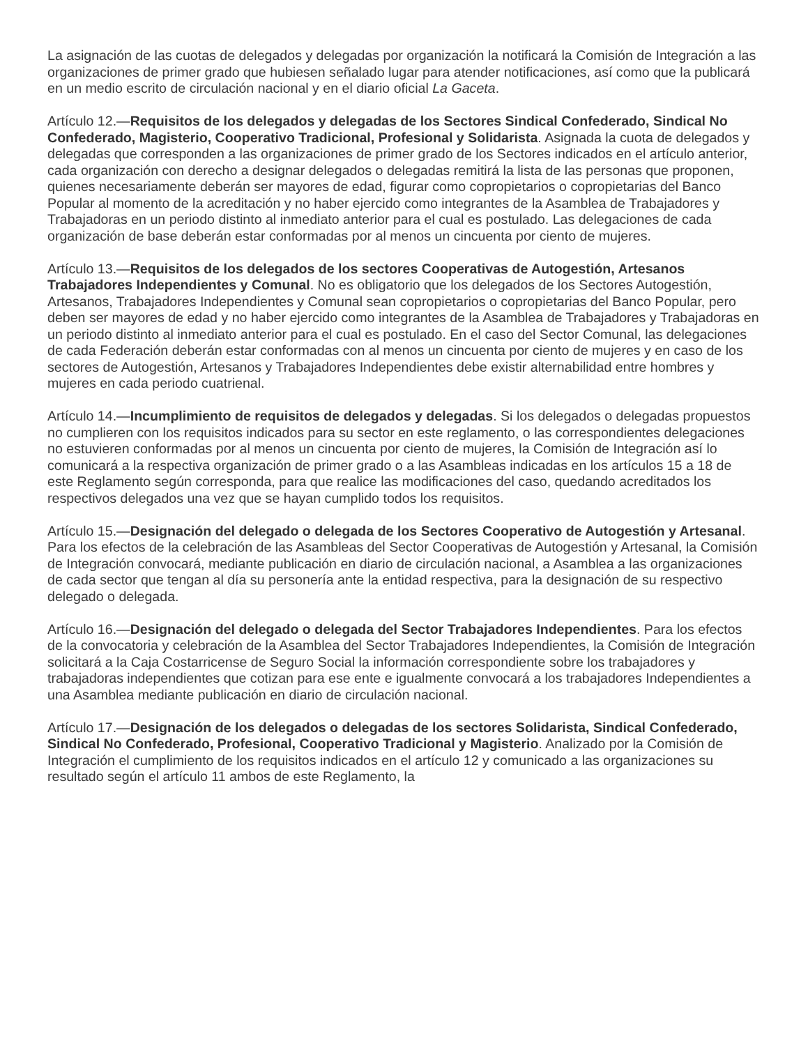La asignación de las cuotas de delegados y delegadas por organización la notificará la Comisión de Integración a las organizaciones de primer grado que hubiesen señalado lugar para atender notificaciones, así como que la publicará en un medio escrito de circulación nacional y en el diario oficial La Gaceta.
Artículo 12.—Requisitos de los delegados y delegadas de los Sectores Sindical Confederado, Sindical No Confederado, Magisterio, Cooperativo Tradicional, Profesional y Solidarista. Asignada la cuota de delegados y delegadas que corresponden a las organizaciones de primer grado de los Sectores indicados en el artículo anterior, cada organización con derecho a designar delegados o delegadas remitirá la lista de las personas que proponen, quienes necesariamente deberán ser mayores de edad, figurar como copropietarios o copropietarias del Banco Popular al momento de la acreditación y no haber ejercido como integrantes de la Asamblea de Trabajadores y Trabajadoras en un periodo distinto al inmediato anterior para el cual es postulado. Las delegaciones de cada organización de base deberán estar conformadas por al menos un cincuenta por ciento de mujeres.
Artículo 13.—Requisitos de los delegados de los sectores Cooperativas de Autogestión, Artesanos Trabajadores Independientes y Comunal. No es obligatorio que los delegados de los Sectores Autogestión, Artesanos, Trabajadores Independientes y Comunal sean copropietarios o copropietarias del Banco Popular, pero deben ser mayores de edad y no haber ejercido como integrantes de la Asamblea de Trabajadores y Trabajadoras en un periodo distinto al inmediato anterior para el cual es postulado. En el caso del Sector Comunal, las delegaciones de cada Federación deberán estar conformadas con al menos un cincuenta por ciento de mujeres y en caso de los sectores de Autogestión, Artesanos y Trabajadores Independientes debe existir alternabilidad entre hombres y mujeres en cada periodo cuatrienal.
Artículo 14.—Incumplimiento de requisitos de delegados y delegadas. Si los delegados o delegadas propuestos no cumplieren con los requisitos indicados para su sector en este reglamento, o las correspondientes delegaciones no estuvieren conformadas por al menos un cincuenta por ciento de mujeres, la Comisión de Integración así lo comunicará a la respectiva organización de primer grado o a las Asambleas indicadas en los artículos 15 a 18 de este Reglamento según corresponda, para que realice las modificaciones del caso, quedando acreditados los respectivos delegados una vez que se hayan cumplido todos los requisitos.
Artículo 15.—Designación del delegado o delegada de los Sectores Cooperativo de Autogestión y Artesanal. Para los efectos de la celebración de las Asambleas del Sector Cooperativas de Autogestión y Artesanal, la Comisión de Integración convocará, mediante publicación en diario de circulación nacional, a Asamblea a las organizaciones de cada sector que tengan al día su personería ante la entidad respectiva, para la designación de su respectivo delegado o delegada.
Artículo 16.—Designación del delegado o delegada del Sector Trabajadores Independientes. Para los efectos de la convocatoria y celebración de la Asamblea del Sector Trabajadores Independientes, la Comisión de Integración solicitará a la Caja Costarricense de Seguro Social la información correspondiente sobre los trabajadores y trabajadoras independientes que cotizan para ese ente e igualmente convocará a los trabajadores Independientes a una Asamblea mediante publicación en diario de circulación nacional.
Artículo 17.—Designación de los delegados o delegadas de los sectores Solidarista, Sindical Confederado, Sindical No Confederado, Profesional, Cooperativo Tradicional y Magisterio. Analizado por la Comisión de Integración el cumplimiento de los requisitos indicados en el artículo 12 y comunicado a las organizaciones su resultado según el artículo 11 ambos de este Reglamento, la